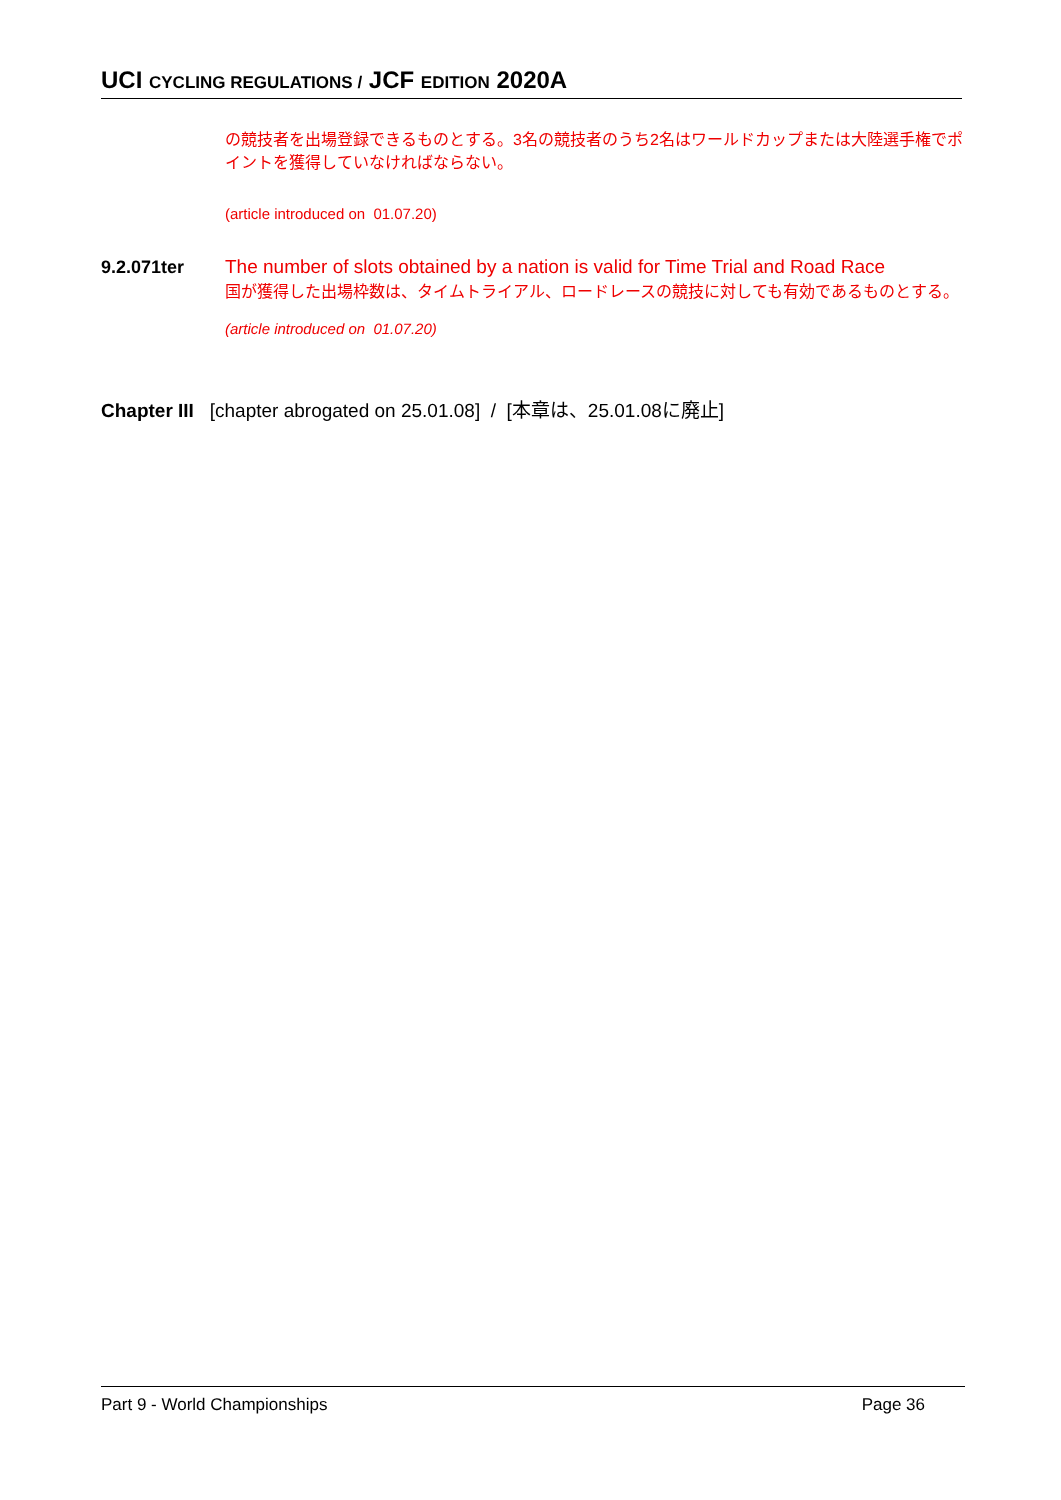UCI CYCLING REGULATIONS / JCF EDITION 2020A
の競技者を出場登録できるものとする。3名の競技者のうち2名はワールドカップまたは大陸選手権でポイントを獲得していなければならない。
(article introduced on 01.07.20)
9.2.071ter
The number of slots obtained by a nation is valid for Time Trial and Road Race
国が獲得した出場枠数は、タイムトライアル、ロードレースの競技に対しても有効であるものとする。
(article introduced on 01.07.20)
Chapter III [chapter abrogated on 25.01.08] / [本章は、25.01.08に廃止]
Part 9 - World Championships Page 36